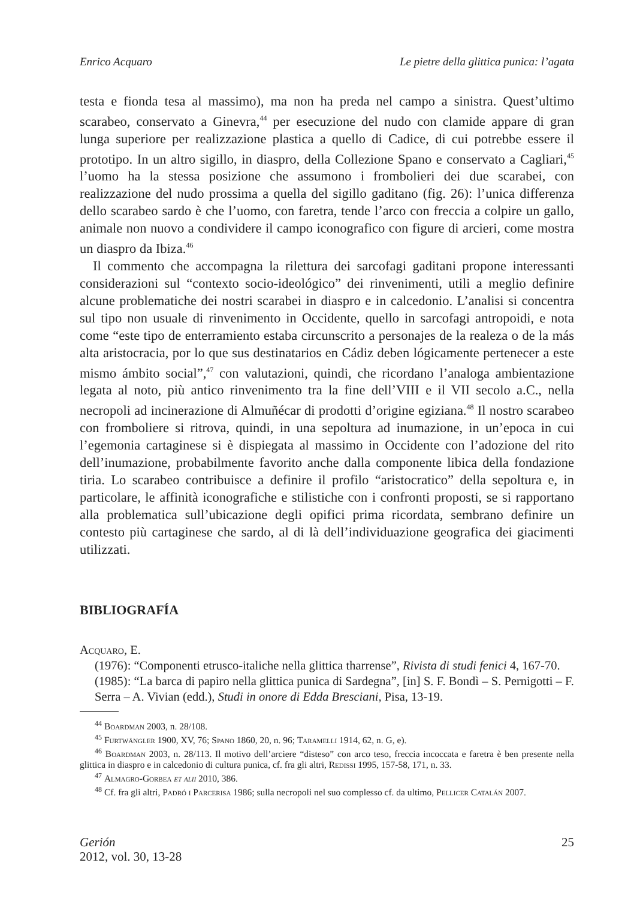Enrico Acquaro Le pietre della glittica punica: l’agata
testa e fionda tesa al massimo), ma non ha preda nel campo a sinistra. Quest’ultimo scarabeo, conservato a Ginevra,<sup>44</sup> per esecuzione del nudo con clamide appare di gran lunga superiore per realizzazione plastica a quello di Cadice, di cui potrebbe essere il prototipo. In un altro sigillo, in diaspro, della Collezione Spano e conservato a Cagliari,<sup>45</sup> l’uomo ha la stessa posizione che assumono i frombolieri dei due scarabei, con realizzazione del nudo prossima a quella del sigillo gaditano (fig. 26): l’unica differenza dello scarabeo sardo è che l’uomo, con faretra, tende l’arco con freccia a colpire un gallo, animale non nuovo a condividere il campo iconografico con figure di arcieri, come mostra un diaspro da Ibiza.<sup>46</sup>
Il commento che accompagna la rilettura dei sarcofagi gaditani propone interessanti considerazioni sul “contexto socio-ideológico” dei rinvenimenti, utili a meglio definire alcune problematiche dei nostri scarabei in diaspro e in calcedonio. L’analisi si concentra sul tipo non usuale di rinvenimento in Occidente, quello in sarcofagi antropoidi, e nota come “este tipo de enterramiento estaba circunscrito a personajes de la realeza o de la más alta aristocracia, por lo que sus destinatarios en Cádiz deben lógicamente pertenecer a este mismo ámbito social”,<sup>47</sup> con valutazioni, quindi, che ricordano l’analoga ambientazione legata al noto, più antico rinvenimento tra la fine dell’VIII e il VII secolo a.C., nella necropoli ad incinerazione di Almuñécar di prodotti d’origine egiziana.<sup>48</sup> Il nostro scarabeo con fromboliere si ritrova, quindi, in una sepoltura ad inumazione, in un’epoca in cui l’egemonia cartaginese si è dispiegata al massimo in Occidente con l’adozione del rito dell’inumazione, probabilmente favorito anche dalla componente libica della fondazione tiria. Lo scarabeo contribuisce a definire il profilo “aristocratico” della sepoltura e, in particolare, le affinità iconografiche e stilistiche con i confronti proposti, se si rapportano alla problematica sull’ubicazione degli opifici prima ricordata, sembrano definire un contesto più cartaginese che sardo, al di là dell’individuazione geografica dei giacimenti utilizzati.
BIBLIOGRAFÍA
Acquaro, E.
(1976): “Componenti etrusco-italiche nella glittica tharrense”, Rivista di studi fenici 4, 167-70.
(1985): “La barca di papiro nella glittica punica di Sardegna”, [in] S. F. Bondì – S. Pernigotti – F. Serra – A. Vivian (edd.), Studi in onore di Edda Bresciani, Pisa, 13-19.
<sup>44</sup> Boardman 2003, n. 28/108.
<sup>45</sup> Furtwängler 1900, XV, 76; Spano 1860, 20, n. 96; Taramelli 1914, 62, n. G, e).
<sup>46</sup> Boardman 2003, n. 28/113. Il motivo dell’arciere “disteso” con arco teso, freccia incoccata e faretra è ben presente nella glittica in diaspro e in calcedonio di cultura punica, cf. fra gli altri, Redissi 1995, 157-58, 171, n. 33.
<sup>47</sup> Almagro-Gorbea et alii 2010, 386.
<sup>48</sup> Cf. fra gli altri, Padró i Parcerisa 1986; sulla necropoli nel suo complesso cf. da ultimo, Pellicer Catalán 2007.
Gerión
2012, vol. 30, 13-28
25